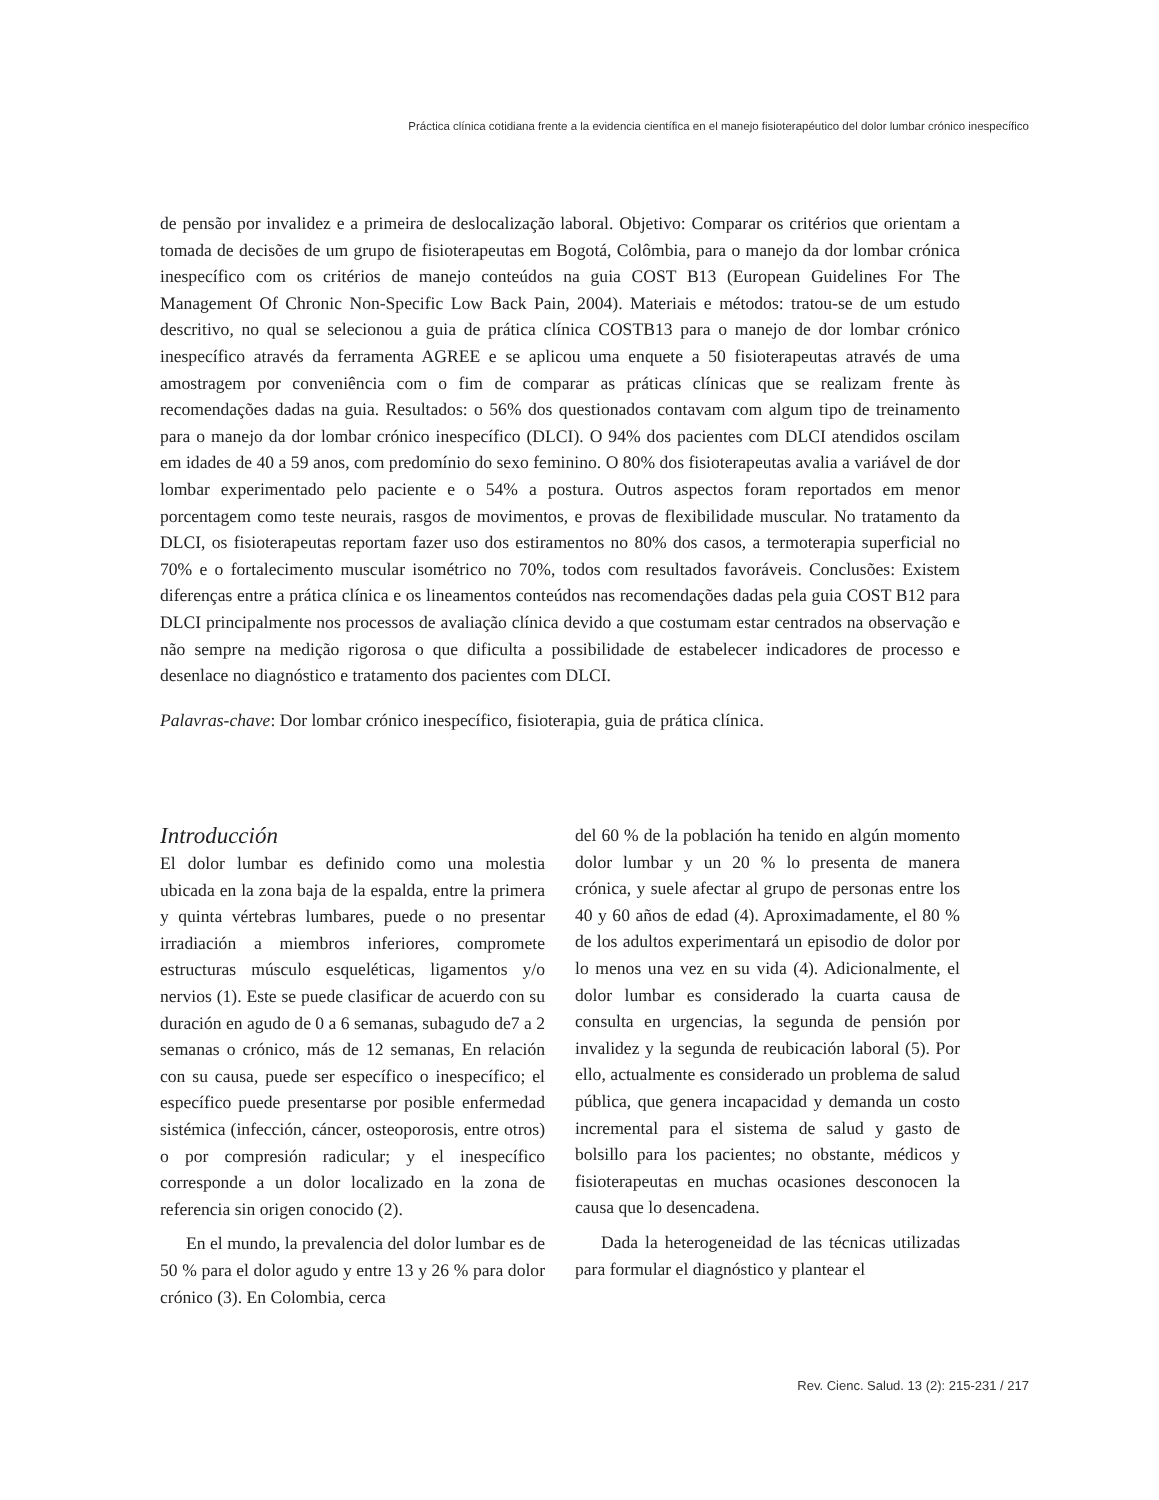Práctica clínica cotidiana frente a la evidencia científica en el manejo fisioterapéutico del dolor lumbar crónico inespecífico
de pensão por invalidez e a primeira de deslocalização laboral. Objetivo: Comparar os critérios que orientam a tomada de decisões de um grupo de fisioterapeutas em Bogotá, Colômbia, para o manejo da dor lombar crónica inespecífico com os critérios de manejo conteúdos na guia COST B13 (European Guidelines For The Management Of Chronic Non-Specific Low Back Pain, 2004). Materiais e métodos: tratou-se de um estudo descritivo, no qual se selecionou a guia de prática clínica COSTB13 para o manejo de dor lombar crónico inespecífico através da ferramenta AGREE e se aplicou uma enquete a 50 fisioterapeutas através de uma amostragem por conveniência com o fim de comparar as práticas clínicas que se realizam frente às recomendações dadas na guia. Resultados: o 56% dos questionados contavam com algum tipo de treinamento para o manejo da dor lombar crónico inespecífico (DLCI). O 94% dos pacientes com DLCI atendidos oscilam em idades de 40 a 59 anos, com predomínio do sexo feminino. O 80% dos fisioterapeutas avalia a variável de dor lombar experimentado pelo paciente e o 54% a postura. Outros aspectos foram reportados em menor porcentagem como teste neurais, rasgos de movimentos, e provas de flexibilidade muscular. No tratamento da DLCI, os fisioterapeutas reportam fazer uso dos estiramentos no 80% dos casos, a termoterapia superficial no 70% e o fortalecimento muscular isométrico no 70%, todos com resultados favoráveis. Conclusões: Existem diferenças entre a prática clínica e os lineamentos conteúdos nas recomendações dadas pela guia COST B12 para DLCI principalmente nos processos de avaliação clínica devido a que costumam estar centrados na observação e não sempre na medição rigorosa o que dificulta a possibilidade de estabelecer indicadores de processo e desenlace no diagnóstico e tratamento dos pacientes com DLCI.
Palavras-chave: Dor lombar crónico inespecífico, fisioterapia, guia de prática clínica.
Introducción
El dolor lumbar es definido como una molestia ubicada en la zona baja de la espalda, entre la primera y quinta vértebras lumbares, puede o no presentar irradiación a miembros inferiores, compromete estructuras músculo esqueléticas, ligamentos y/o nervios (1). Este se puede clasificar de acuerdo con su duración en agudo de 0 a 6 semanas, subagudo de7 a 2 semanas o crónico, más de 12 semanas, En relación con su causa, puede ser específico o inespecífico; el específico puede presentarse por posible enfermedad sistémica (infección, cáncer, osteoporosis, entre otros) o por compresión radicular; y el inespecífico corresponde a un dolor localizado en la zona de referencia sin origen conocido (2).
En el mundo, la prevalencia del dolor lumbar es de 50 % para el dolor agudo y entre 13 y 26 % para dolor crónico (3). En Colombia, cerca
del 60 % de la población ha tenido en algún momento dolor lumbar y un 20 % lo presenta de manera crónica, y suele afectar al grupo de personas entre los 40 y 60 años de edad (4). Aproximadamente, el 80 % de los adultos experimentará un episodio de dolor por lo menos una vez en su vida (4). Adicionalmente, el dolor lumbar es considerado la cuarta causa de consulta en urgencias, la segunda de pensión por invalidez y la segunda de reubicación laboral (5). Por ello, actualmente es considerado un problema de salud pública, que genera incapacidad y demanda un costo incremental para el sistema de salud y gasto de bolsillo para los pacientes; no obstante, médicos y fisioterapeutas en muchas ocasiones desconocen la causa que lo desencadena.
Dada la heterogeneidad de las técnicas utilizadas para formular el diagnóstico y plantear el
Rev. Cienc. Salud. 13 (2): 215-231 / 217